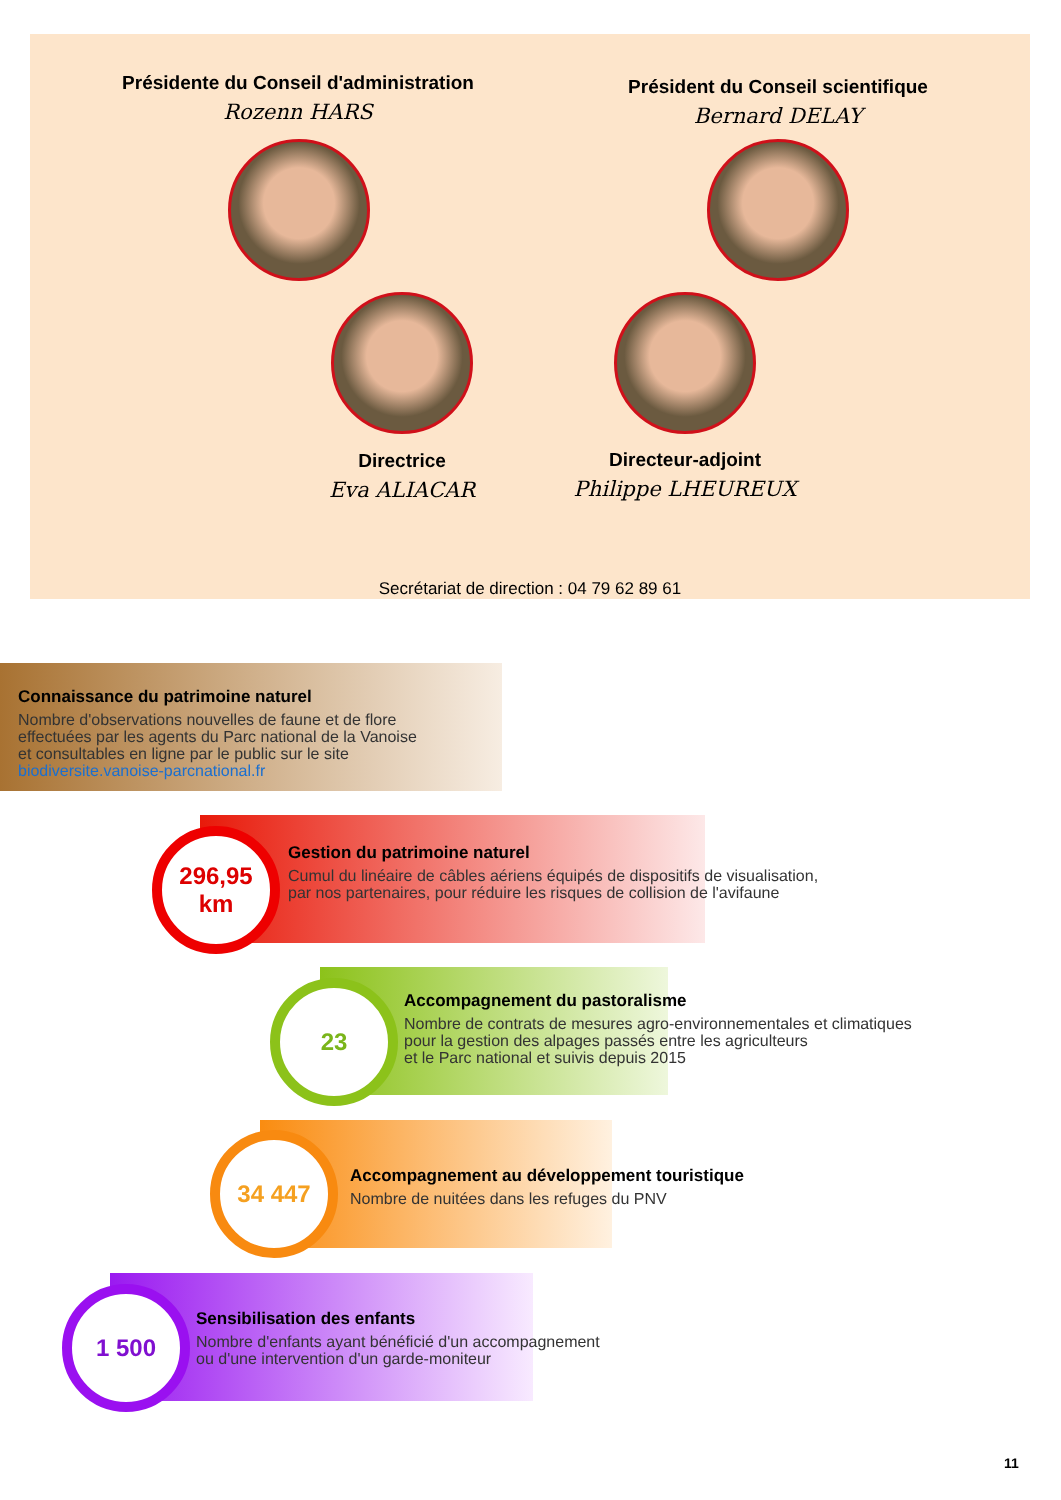Présidente du Conseil d'administration
Rozenn HARS
Président du Conseil scientifique
Bernard DELAY
Directrice
Eva ALIACAR
Directeur-adjoint
Philippe LHEUREUX
Secrétariat de direction : 04 79 62 89 61
Connaissance du patrimoine naturel
Nombre d'observations nouvelles de faune et de flore
effectuées par les agents du Parc national de la Vanoise
et consultables en ligne par le public sur le site biodiversite.vanoise-parcnational.fr
Gestion du patrimoine naturel
Cumul du linéaire de câbles aériens équipés de dispositifs de visualisation,
par nos partenaires, pour réduire les risques de collision de l'avifaune
296,95
km
Accompagnement du pastoralisme
Nombre de contrats de mesures agro-environnementales et climatiques
pour la gestion des alpages passés entre les agriculteurs
et le Parc national et suivis depuis 2015
23
Accompagnement au développement touristique
Nombre de nuitées dans les refuges du PNV
34 447
Sensibilisation des enfants
Nombre d'enfants ayant bénéficié d'un accompagnement
ou d'une intervention d'un garde-moniteur
1 500
11